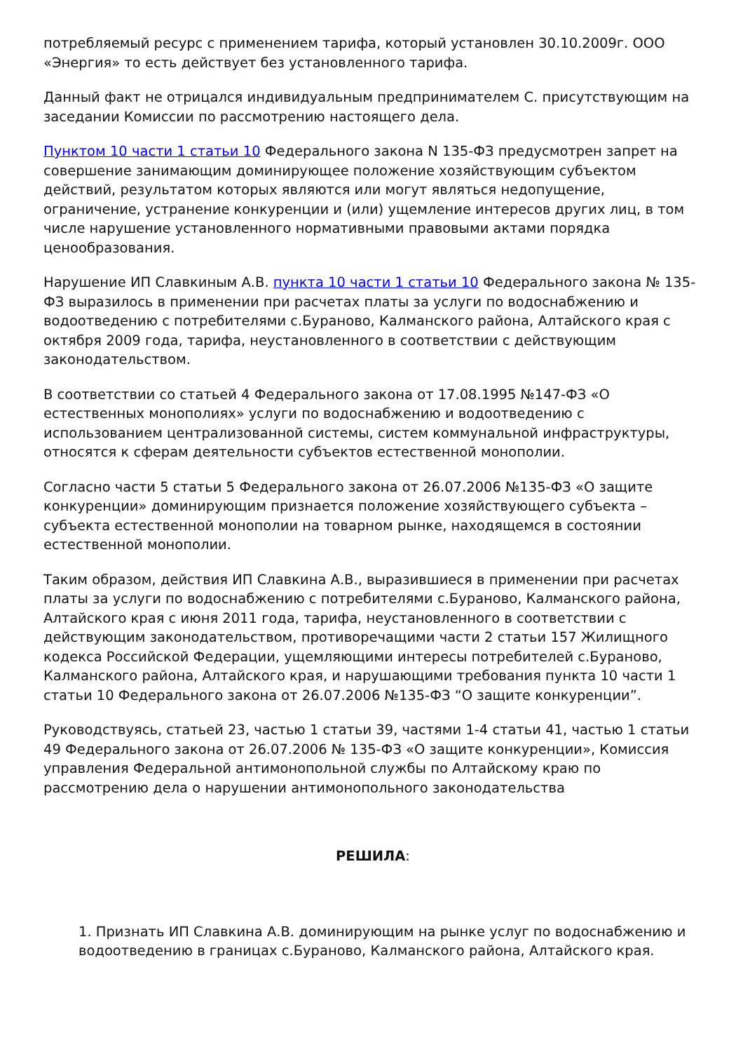потребляемый ресурс с применением тарифа, который установлен 30.10.2009г. ООО «Энергия» то есть действует без установленного тарифа.
Данный факт не отрицался индивидуальным предпринимателем С. присутствующим на заседании Комиссии по рассмотрению настоящего дела.
Пунктом 10 части 1 статьи 10 Федерального закона N 135-ФЗ предусмотрен запрет на совершение занимающим доминирующее положение хозяйствующим субъектом действий, результатом которых являются или могут являться недопущение, ограничение, устранение конкуренции и (или) ущемление интересов других лиц, в том числе нарушение установленного нормативными правовыми актами порядка ценообразования.
Нарушение ИП Славкиным А.В. пункта 10 части 1 статьи 10 Федерального закона № 135-ФЗ выразилось в применении при расчетах платы за услуги по водоснабжению и водоотведению с потребителями с.Бураново, Калманского района, Алтайского края с октября 2009 года, тарифа, неустановленного в соответствии с действующим законодательством.
В соответствии со статьей 4 Федерального закона от 17.08.1995 №147-ФЗ «О естественных монополиях» услуги по водоснабжению и водоотведению с использованием централизованной системы, систем коммунальной инфраструктуры, относятся к сферам деятельности субъектов естественной монополии.
Согласно части 5 статьи 5 Федерального закона от 26.07.2006 №135-ФЗ «О защите конкуренции» доминирующим признается положение хозяйствующего субъекта – субъекта естественной монополии на товарном рынке, находящемся в состоянии естественной монополии.
Таким образом, действия ИП Славкина А.В., выразившиеся в применении при расчетах платы за услуги по водоснабжению с потребителями с.Бураново, Калманского района, Алтайского края с июня 2011 года, тарифа, неустановленного в соответствии с действующим законодательством, противоречащими части 2 статьи 157 Жилищного кодекса Российской Федерации, ущемляющими интересы потребителей с.Бураново, Калманского района, Алтайского края, и нарушающими требования пункта 10 части 1 статьи 10 Федерального закона от 26.07.2006 №135-ФЗ “О защите конкуренции”.
Руководствуясь, статьей 23, частью 1 статьи 39, частями 1-4 статьи 41, частью 1 статьи 49 Федерального закона от 26.07.2006 № 135-ФЗ «О защите конкуренции», Комиссия управления Федеральной антимонопольной службы по Алтайскому краю по рассмотрению дела о нарушении антимонопольного законодательства
РЕШИЛА:
1. Признать ИП Славкина А.В. доминирующим на рынке услуг по водоснабжению и водоотведению в границах с.Бураново, Калманского района, Алтайского края.